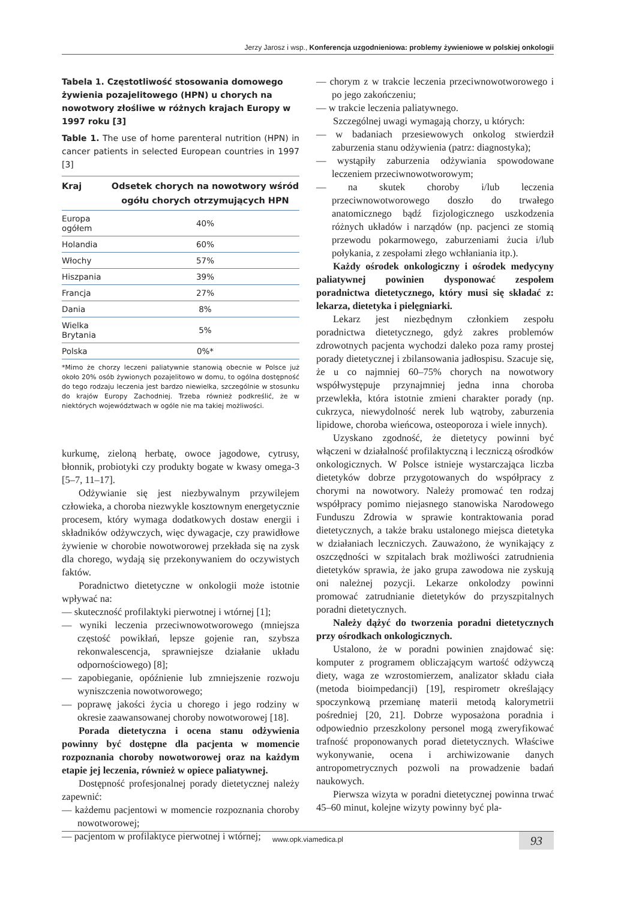Jerzy Jarosz i wsp., Konferencja uzgodnieniowa: problemy żywieniowe w polskiej onkologii
Tabela 1. Częstotliwość stosowania domowego żywienia pozajelitowego (HPN) u chorych na nowotwory złośliwe w różnych krajach Europy w 1997 roku [3]
Table 1. The use of home parenteral nutrition (HPN) in cancer patients in selected European countries in 1997 [3]
| Kraj | Odsetek chorych na nowotwory wśród ogółu chorych otrzymujących HPN |
| --- | --- |
| Europa ogółem | 40% |
| Holandia | 60% |
| Włochy | 57% |
| Hiszpania | 39% |
| Francja | 27% |
| Dania | 8% |
| Wielka Brytania | 5% |
| Polska | 0%* |
*Mimo że chorzy leczeni paliatywnie stanowią obecnie w Polsce już około 20% osób żywionych pozajelitowo w domu, to ogólna dostępność do tego rodzaju leczenia jest bardzo niewielka, szczególnie w stosunku do krajów Europy Zachodniej. Trzeba również podkreślić, że w niektórych województwach w ogóle nie ma takiej możliwości.
kurkumę, zieloną herbatę, owoce jagodowe, cytrusy, błonnik, probiotyki czy produkty bogate w kwasy omega-3 [5–7, 11–17].
Odżywianie się jest niezbywalnym przywilejem człowieka, a choroba niezwykle kosztownym energetycznie procesem, który wymaga dodatkowych dostaw energii i składników odżywczych, więc dywagacje, czy prawidłowe żywienie w chorobie nowotworowej przekłada się na zysk dla chorego, wydają się przekonywaniem do oczywistych faktów.
Poradnictwo dietetyczne w onkologii może istotnie wpływać na:
— skuteczność profilaktyki pierwotnej i wtórnej [1];
— wyniki leczenia przeciwnowotworowego (mniejsza częstość powikłań, lepsze gojenie ran, szybsza rekonwalescencja, sprawniejsze działanie układu odpornościowego) [8];
— zapobieganie, opóźnienie lub zmniejszenie rozwoju wyniszczenia nowotworowego;
— poprawę jakości życia u chorego i jego rodziny w okresie zaawansowanej choroby nowotworowej [18].
Porada dietetyczna i ocena stanu odżywienia powinny być dostępne dla pacjenta w momencie rozpoznania choroby nowotworowej oraz na każdym etapie jej leczenia, również w opiece paliatywnej.
Dostępność profesjonalnej porady dietetycznej należy zapewnić:
— każdemu pacjentowi w momencie rozpoznania choroby nowotworowej;
— pacjentom w profilaktyce pierwotnej i wtórnej;
— chorym z w trakcie leczenia przeciwnowotworowego i po jego zakończeniu;
— w trakcie leczenia paliatywnego.
Szczególnej uwagi wymagają chorzy, u których:
— w badaniach przesiewowych onkolog stwierdził zaburzenia stanu odżywienia (patrz: diagnostyka);
— wystąpiły zaburzenia odżywiania spowodowane leczeniem przeciwnowotworowym;
— na skutek choroby i/lub leczenia przeciwnowotworowego doszło do trwałego anatomicznego bądź fizjologicznego uszkodzenia różnych układów i narządów (np. pacjenci ze stomią przewodu pokarmowego, zaburzeniami żucia i/lub połykania, z zespołami złego wchłaniania itp.).
Każdy ośrodek onkologiczny i ośrodek medycyny paliatywnej powinien dysponować zespołem poradnictwa dietetycznego, który musi się składać z: lekarza, dietetyka i pielęgniarki.
Lekarz jest niezbędnym członkiem zespołu poradnictwa dietetycznego, gdyż zakres problemów zdrowotnych pacjenta wychodzi daleko poza ramy prostej porady dietetycznej i zbilansowania jadłospisu. Szacuje się, że u co najmniej 60–75% chorych na nowotwory współwystępuje przynajmniej jedna inna choroba przewlekła, która istotnie zmieni charakter porady (np. cukrzyca, niewydolność nerek lub wątroby, zaburzenia lipidowe, choroba wieńcowa, osteoporoza i wiele innych).
Uzyskano zgodność, że dietetycy powinni być włączeni w działalność profilaktyczną i leczniczą ośrodków onkologicznych. W Polsce istnieje wystarczająca liczba dietetyków dobrze przygotowanych do współpracy z chorymi na nowotwory. Należy promować ten rodzaj współpracy pomimo niejasnego stanowiska Narodowego Funduszu Zdrowia w sprawie kontraktowania porad dietetycznych, a także braku ustalonego miejsca dietetyka w działaniach leczniczych. Zauważono, że wynikający z oszczędności w szpitalach brak możliwości zatrudnienia dietetyków sprawia, że jako grupa zawodowa nie zyskują oni należnej pozycji. Lekarze onkolodzy powinni promować zatrudnianie dietetyków do przyszpitalnych poradni dietetycznych.
Należy dążyć do tworzenia poradni dietetycznych przy ośrodkach onkologicznych.
Ustalono, że w poradni powinien znajdować się: komputer z programem obliczającym wartość odżywczą diety, waga ze wzrostomierzem, analizator składu ciała (metoda bioimpedancji) [19], respirometr określający spoczynkową przemianę materii metodą kalorymetrii pośredniej [20, 21]. Dobrze wyposażona poradnia i odpowiednio przeszkolony personel mogą zweryfikować trafność proponowanych porad dietetycznych. Właściwe wykonywanie, ocena i archiwizowanie danych antropometrycznych pozwoli na prowadzenie badań naukowych.
Pierwsza wizyta w poradni dietetycznej powinna trwać 45–60 minut, kolejne wizyty powinny być pla-
www.opk.viamedica.pl
93